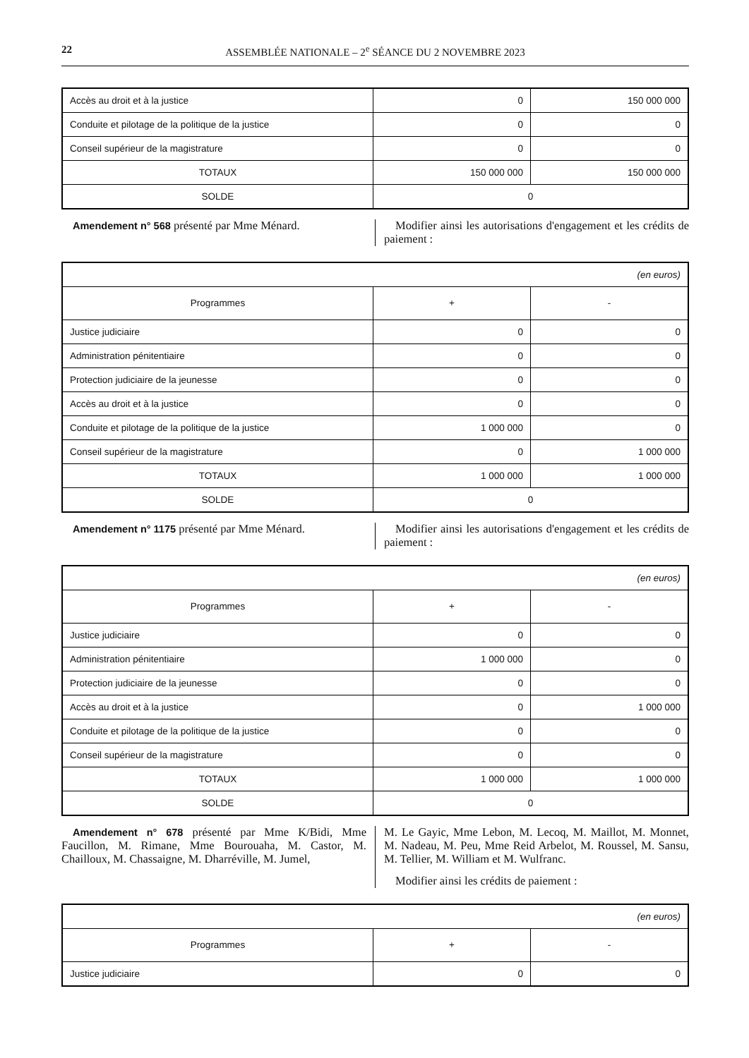22 ASSEMBLÉE NATIONALE – 2<sup>e</sup> SÉANCE DU 2 NOVEMBRE 2023
| Accès au droit et à la justice | 0 | 150 000 000 |
| Conduite et pilotage de la politique de la justice | 0 | 0 |
| Conseil supérieur de la magistrature | 0 | 0 |
| TOTAUX | 150 000 000 | 150 000 000 |
| SOLDE | 0 | |
Amendement n° 568 présenté par Mme Ménard.
Modifier ainsi les autorisations d'engagement et les crédits de paiement :
| (en euros) | | |
| Programmes | + | - |
| Justice judiciaire | 0 | 0 |
| Administration pénitentiaire | 0 | 0 |
| Protection judiciaire de la jeunesse | 0 | 0 |
| Accès au droit et à la justice | 0 | 0 |
| Conduite et pilotage de la politique de la justice | 1 000 000 | 0 |
| Conseil supérieur de la magistrature | 0 | 1 000 000 |
| TOTAUX | 1 000 000 | 1 000 000 |
| SOLDE | 0 | |
Amendement n° 1175 présenté par Mme Ménard.
Modifier ainsi les autorisations d'engagement et les crédits de paiement :
| (en euros) | | |
| Programmes | + | - |
| Justice judiciaire | 0 | 0 |
| Administration pénitentiaire | 1 000 000 | 0 |
| Protection judiciaire de la jeunesse | 0 | 0 |
| Accès au droit et à la justice | 0 | 1 000 000 |
| Conduite et pilotage de la politique de la justice | 0 | 0 |
| Conseil supérieur de la magistrature | 0 | 0 |
| TOTAUX | 1 000 000 | 1 000 000 |
| SOLDE | 0 | |
Amendement n° 678 présenté par Mme K/Bidi, Mme Faucillon, M. Rimane, Mme Bourouaha, M. Castor, M. Chailloux, M. Chassaigne, M. Dharréville, M. Jumel,
M. Le Gayic, Mme Lebon, M. Lecoq, M. Maillot, M. Monnet, M. Nadeau, M. Peu, Mme Reid Arbelot, M. Roussel, M. Sansu, M. Tellier, M. William et M. Wulfranc.
Modifier ainsi les crédits de paiement :
| (en euros) | | |
| Programmes | + | - |
| Justice judiciaire | 0 | 0 |